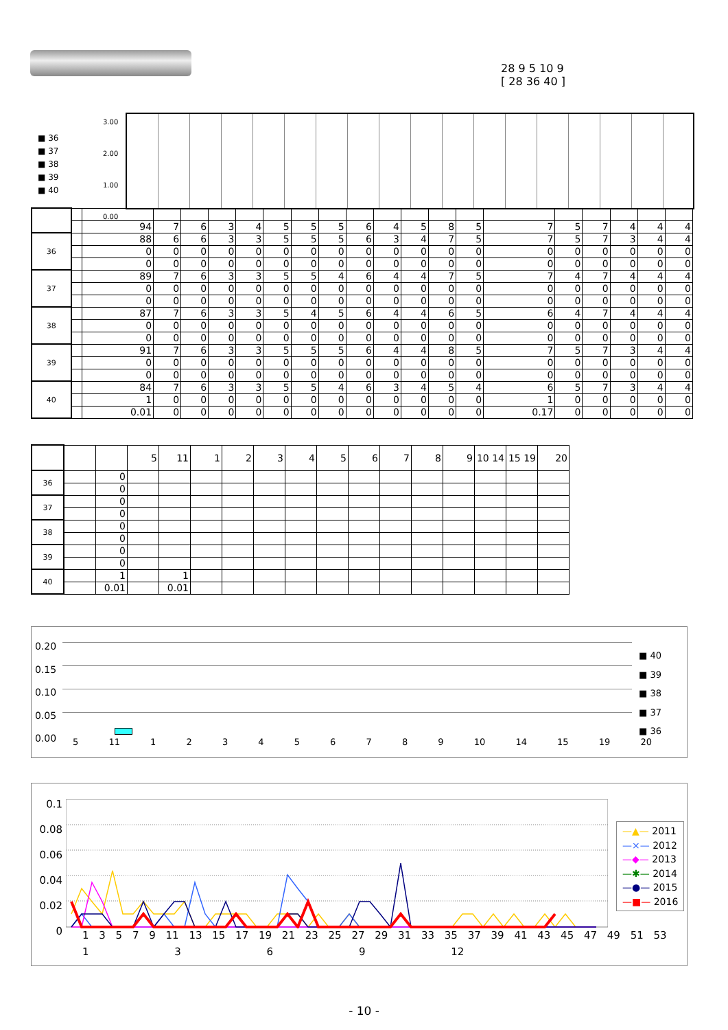28 9 5 10 9
[ 28 36 40 ]
■ 36
■ 37
■ 38
■ 39
■ 40
3.00
2.00
1.00
0.00
| | | 94 | 7 | 6 | 3 | 4 | 5 | 5 | 5 | 6 | 4 | 5 | 8 | 5 | 7 | 5 | 7 | 4 | 4 | 4 |
| 36 | | 88 | 6 | 6 | 3 | 3 | 5 | 5 | 5 | 6 | 3 | 4 | 7 | 5 | 7 | 5 | 7 | 3 | 4 | 4 |
| | | 0 | 0 | 0 | 0 | 0 | 0 | 0 | 0 | 0 | 0 | 0 | 0 | 0 | 0 | 0 | 0 | 0 | 0 | 0 |
| | | 0 | 0 | 0 | 0 | 0 | 0 | 0 | 0 | 0 | 0 | 0 | 0 | 0 | 0 | 0 | 0 | 0 | 0 | 0 |
| 37 | | 89 | 7 | 6 | 3 | 3 | 5 | 5 | 4 | 6 | 4 | 4 | 7 | 5 | 7 | 4 | 7 | 4 | 4 | 4 |
| | | 0 | 0 | 0 | 0 | 0 | 0 | 0 | 0 | 0 | 0 | 0 | 0 | 0 | 0 | 0 | 0 | 0 | 0 | 0 |
| | | 0 | 0 | 0 | 0 | 0 | 0 | 0 | 0 | 0 | 0 | 0 | 0 | 0 | 0 | 0 | 0 | 0 | 0 | 0 |
| 38 | | 87 | 7 | 6 | 3 | 3 | 5 | 4 | 5 | 6 | 4 | 4 | 6 | 5 | 6 | 4 | 7 | 4 | 4 | 4 |
| | | 0 | 0 | 0 | 0 | 0 | 0 | 0 | 0 | 0 | 0 | 0 | 0 | 0 | 0 | 0 | 0 | 0 | 0 | 0 |
| | | 0 | 0 | 0 | 0 | 0 | 0 | 0 | 0 | 0 | 0 | 0 | 0 | 0 | 0 | 0 | 0 | 0 | 0 | 0 |
| 39 | | 91 | 7 | 6 | 3 | 3 | 5 | 5 | 5 | 6 | 4 | 4 | 8 | 5 | 7 | 5 | 7 | 3 | 4 | 4 |
| | | 0 | 0 | 0 | 0 | 0 | 0 | 0 | 0 | 0 | 0 | 0 | 0 | 0 | 0 | 0 | 0 | 0 | 0 | 0 |
| | | 0 | 0 | 0 | 0 | 0 | 0 | 0 | 0 | 0 | 0 | 0 | 0 | 0 | 0 | 0 | 0 | 0 | 0 | 0 |
| 40 | | 84 | 7 | 6 | 3 | 3 | 5 | 5 | 4 | 6 | 3 | 4 | 5 | 4 | 6 | 5 | 7 | 3 | 4 | 4 |
| | | 1 | 0 | 0 | 0 | 0 | 0 | 0 | 0 | 0 | 0 | 0 | 0 | 0 | 1 | 0 | 0 | 0 | 0 | 0 |
| | | 0.01 | 0 | 0 | 0 | 0 | 0 | 0 | 0 | 0 | 0 | 0 | 0 | 0 | 0.17 | 0 | 0 | 0 | 0 | 0 |
| | | | 5 | 11 | 1 | 2 | 3 | 4 | 5 | 6 | 7 | 8 | 9 | 10 14 | 15 19 | 20 |
| 36 | | 0 | | | | | | | | | | | | | | |
| | | 0 | | | | | | | | | | | | | | |
| 37 | | 0 | | | | | | | | | | | | | | |
| | | 0 | | | | | | | | | | | | | | |
| 38 | | 0 | | | | | | | | | | | | | | |
| | | 0 | | | | | | | | | | | | | | |
| 39 | | 0 | | | | | | | | | | | | | | |
| | | 0 | | | | | | | | | | | | | | |
| 40 | | 1 | | 1 | | | | | | | | | | | | |
| | | 0.01 | | 0.01 | | | | | | | | | | | | |
0.20
0.15
0.10
0.05
0.00
5 11 1 2 3 4 5 6 7 8 9 10 14 15 19 20
■ 40
■ 39
■ 38
■ 37
■ 36
0.1
0.08
0.06
0.04
0.02
0
1 3 5 7 9 11 13 15 17 19 21 23 25 27 29 31 33 35 37 39 41 43 45 47 49 51 53
1 3 6 9 12
—▲— 2011
—×— 2012
—◆— 2013
—✱— 2014
—●— 2015
—■— 2016
- 10 -